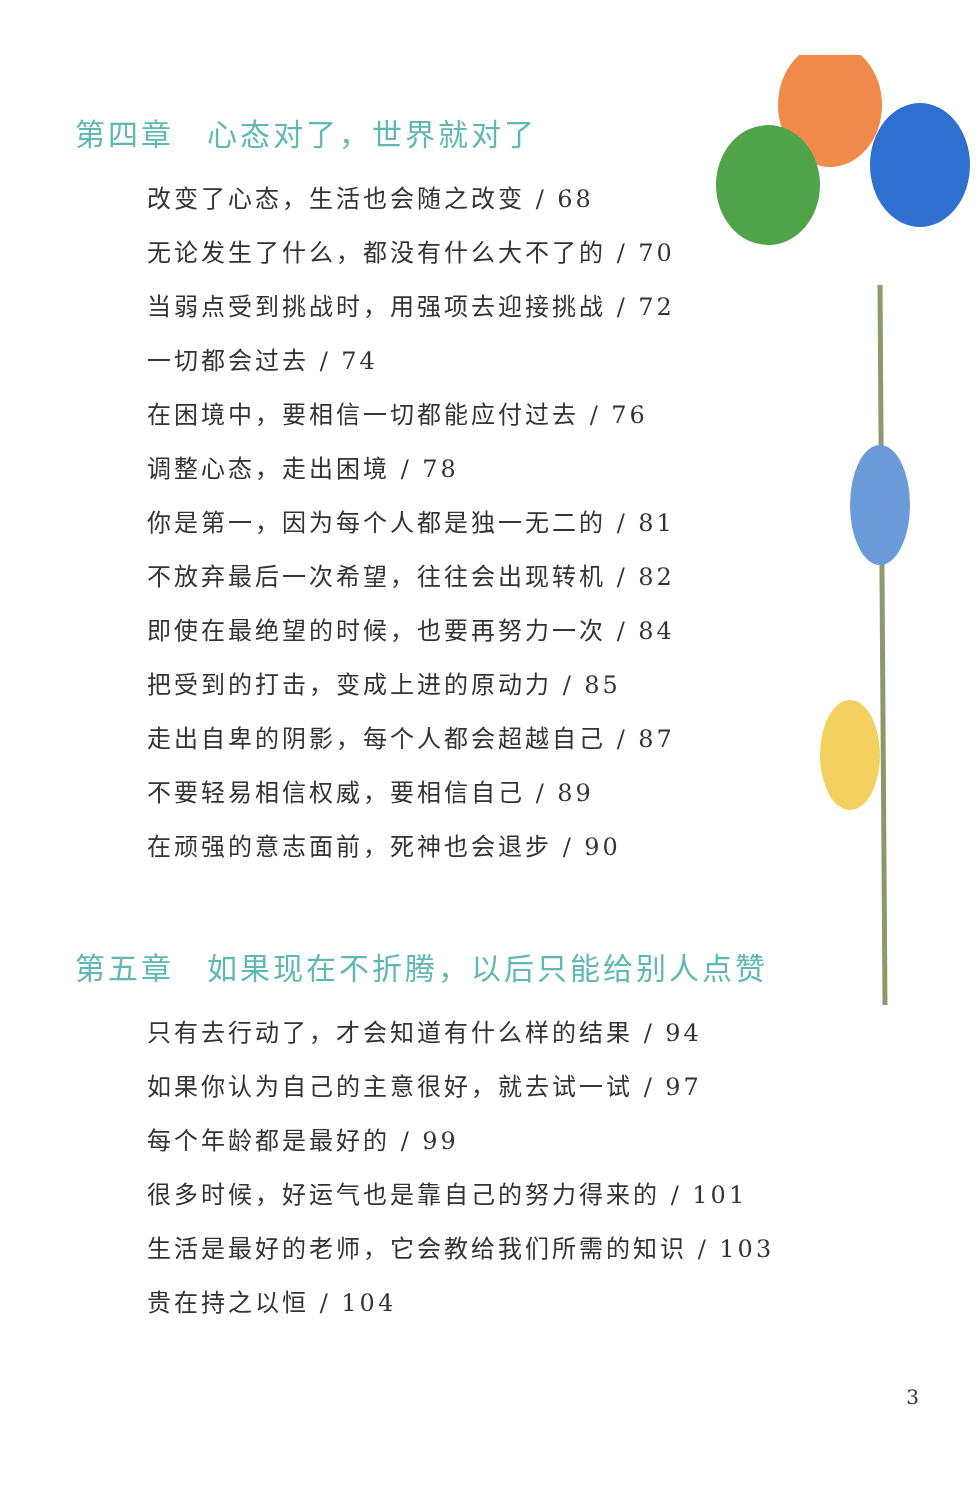第四章　心态对了，世界就对了
改变了心态，生活也会随之改变 / 68
无论发生了什么，都没有什么大不了的 / 70
当弱点受到挑战时，用强项去迎接挑战 / 72
一切都会过去 / 74
在困境中，要相信一切都能应付过去 / 76
调整心态，走出困境 / 78
你是第一，因为每个人都是独一无二的 / 81
不放弃最后一次希望，往往会出现转机 / 82
即使在最绝望的时候，也要再努力一次 / 84
把受到的打击，变成上进的原动力 / 85
走出自卑的阴影，每个人都会超越自己 / 87
不要轻易相信权威，要相信自己 / 89
在顽强的意志面前，死神也会退步 / 90
第五章　如果现在不折腾，以后只能给别人点赞
只有去行动了，才会知道有什么样的结果 / 94
如果你认为自己的主意很好，就去试一试 / 97
每个年龄都是最好的 / 99
很多时候，好运气也是靠自己的努力得来的 / 101
生活是最好的老师，它会教给我们所需的知识 / 103
贵在持之以恒 / 104
3